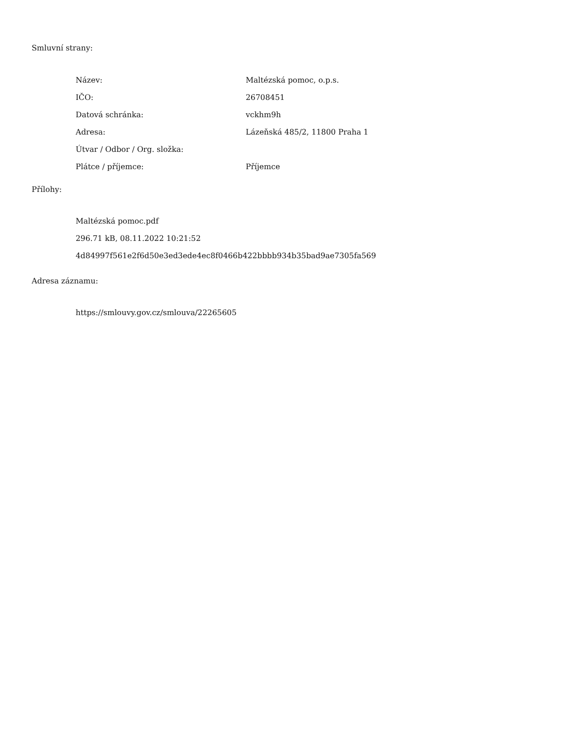Smluvní strany:
| Název: | Maltézská pomoc, o.p.s. |
| IČO: | 26708451 |
| Datová schránka: | vckhm9h |
| Adresa: | Lázeňská 485/2, 11800 Praha 1 |
| Útvar / Odbor / Org. složka: | |
| Plátce / příjemce: | Příjemce |
Přílohy:
Maltézská pomoc.pdf
296.71 kB, 08.11.2022 10:21:52
4d84997f561e2f6d50e3ed3ede4ec8f0466b422bbbb934b35bad9ae7305fa569
Adresa záznamu:
https://smlouvy.gov.cz/smlouva/22265605